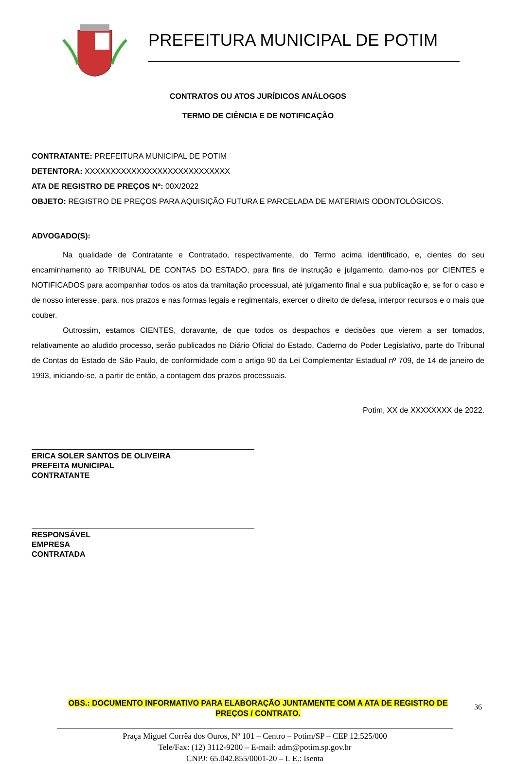PREFEITURA MUNICIPAL DE POTIM
CONTRATOS OU ATOS JURÍDICOS ANÁLOGOS
TERMO DE CIÊNCIA E DE NOTIFICAÇÃO
CONTRATANTE: PREFEITURA MUNICIPAL DE POTIM
DETENTORA: XXXXXXXXXXXXXXXXXXXXXXXXXXXX
ATA DE REGISTRO DE PREÇOS Nº: 00X/2022
OBJETO: REGISTRO DE PREÇOS PARA AQUISIÇÃO FUTURA E PARCELADA DE MATERIAIS ODONTOLÓGICOS.
ADVOGADO(S):
Na qualidade de Contratante e Contratado, respectivamente, do Termo acima identificado, e, cientes do seu encaminhamento ao TRIBUNAL DE CONTAS DO ESTADO, para fins de instrução e julgamento, damo-nos por CIENTES e NOTIFICADOS para acompanhar todos os atos da tramitação processual, até julgamento final e sua publicação e, se for o caso e de nosso interesse, para, nos prazos e nas formas legais e regimentais, exercer o direito de defesa, interpor recursos e o mais que couber.
Outrossim, estamos CIENTES, doravante, de que todos os despachos e decisões que vierem a ser tomados, relativamente ao aludido processo, serão publicados no Diário Oficial do Estado, Caderno do Poder Legislativo, parte do Tribunal de Contas do Estado de São Paulo, de conformidade com o artigo 90 da Lei Complementar Estadual nº 709, de 14 de janeiro de 1993, iniciando-se, a partir de então, a contagem dos prazos processuais.
Potim, XX de XXXXXXXX de 2022.
ERICA SOLER SANTOS DE OLIVEIRA
PREFEITA MUNICIPAL
CONTRATANTE
RESPONSÁVEL
EMPRESA
CONTRATADA
OBS.: DOCUMENTO INFORMATIVO PARA ELABORAÇÃO JUNTAMENTE COM A ATA DE REGISTRO DE
PREÇOS / CONTRATO.
Praça Miguel Corrêa dos Ouros, Nº 101 – Centro – Potim/SP – CEP 12.525/000
Tele/Fax: (12) 3112-9200 – E-mail: adm@potim.sp.gov.br
CNPJ: 65.042.855/0001-20 – I. E.: Isenta
36